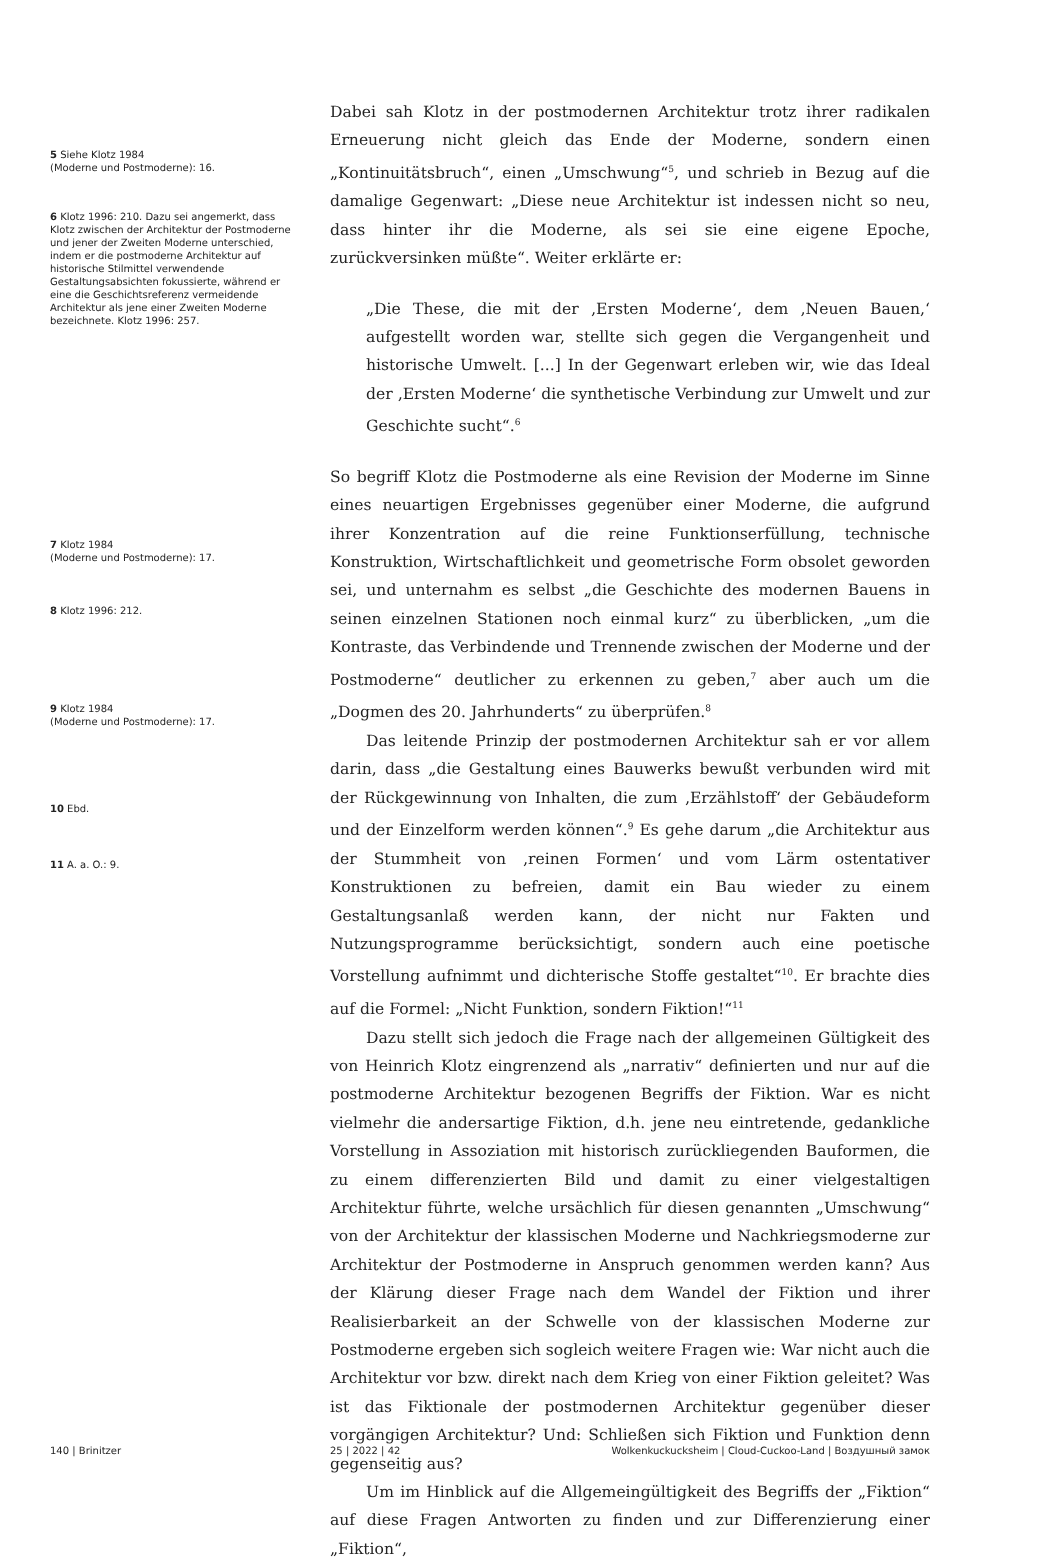5 Siehe Klotz 1984
(Moderne und Postmoderne): 16.
6 Klotz 1996: 210. Dazu sei angemerkt, dass Klotz zwischen der Architektur der Postmoderne und jener der Zweiten Moderne unterschied, indem er die postmoderne Architektur auf historische Stilmittel verwendende Gestaltungsabsichten fokussierte, während er eine die Geschichtsreferenz vermeidende Architektur als jene einer Zweiten Moderne bezeichnete. Klotz 1996: 257.
7 Klotz 1984
(Moderne und Postmoderne): 17.
8 Klotz 1996: 212.
9 Klotz 1984
(Moderne und Postmoderne): 17.
10 Ebd.
11 A. a. O.: 9.
Dabei sah Klotz in der postmodernen Architektur trotz ihrer radikalen Erneuerung nicht gleich das Ende der Moderne, sondern einen „Kontinuitätsbruch“, einen „Umschwung“<sup>5</sup>, und schrieb in Bezug auf die damalige Gegenwart: „Diese neue Architektur ist indessen nicht so neu, dass hinter ihr die Moderne, als sei sie eine eigene Epoche, zurückversinken müßte“. Weiter erklärte er:
„Die These, die mit der ‚Ersten Moderne‘, dem ‚Neuen Bauen,‘ aufgestellt worden war, stellte sich gegen die Vergangenheit und historische Umwelt. [...] In der Gegenwart erleben wir, wie das Ideal der ‚Ersten Moderne‘ die synthetische Verbindung zur Umwelt und zur Geschichte sucht“.<sup>6</sup>
So begriff Klotz die Postmoderne als eine Revision der Moderne im Sinne eines neuartigen Ergebnisses gegenüber einer Moderne, die aufgrund ihrer Konzentration auf die reine Funktionserfüllung, technische Konstruktion, Wirtschaftlichkeit und geometrische Form obsolet geworden sei, und unternahm es selbst „die Geschichte des modernen Bauens in seinen einzelnen Stationen noch einmal kurz“ zu überblicken, „um die Kontraste, das Verbindende und Trennende zwischen der Moderne und der Postmoderne“ deutlicher zu erkennen zu geben,<sup>7</sup> aber auch um die „Dogmen des 20. Jahrhunderts“ zu überprüfen.<sup>8</sup>
Das leitende Prinzip der postmodernen Architektur sah er vor allem darin, dass „die Gestaltung eines Bauwerks bewußt verbunden wird mit der Rückgewinnung von Inhalten, die zum ‚Erzählstoff‘ der Gebäudeform und der Einzelform werden können“.<sup>9</sup> Es gehe darum „die Architektur aus der Stummheit von ‚reinen Formen‘ und vom Lärm ostentativer Konstruktionen zu befreien, damit ein Bau wieder zu einem Gestaltungsanlaß werden kann, der nicht nur Fakten und Nutzungsprogramme berücksichtigt, sondern auch eine poetische Vorstellung aufnimmt und dichterische Stoffe gestaltet“<sup>10</sup>. Er brachte dies auf die Formel: „Nicht Funktion, sondern Fiktion!“<sup>11</sup>
Dazu stellt sich jedoch die Frage nach der allgemeinen Gültigkeit des von Heinrich Klotz eingrenzend als „narrativ“ definierten und nur auf die postmoderne Architektur bezogenen Begriffs der Fiktion. War es nicht vielmehr die andersartige Fiktion, d.h. jene neu eintretende, gedankliche Vorstellung in Assoziation mit historisch zurückliegenden Bauformen, die zu einem differenzierten Bild und damit zu einer vielgestaltigen Architektur führte, welche ursächlich für diesen genannten „Umschwung“ von der Architektur der klassischen Moderne und Nachkriegsmoderne zur Architektur der Postmoderne in Anspruch genommen werden kann? Aus der Klärung dieser Frage nach dem Wandel der Fiktion und ihrer Realisierbarkeit an der Schwelle von der klassischen Moderne zur Postmoderne ergeben sich sogleich weitere Fragen wie: War nicht auch die Architektur vor bzw. direkt nach dem Krieg von einer Fiktion geleitet? Was ist das Fiktionale der postmodernen Architektur gegenüber dieser vorgängigen Architektur? Und: Schließen sich Fiktion und Funktion denn gegenseitig aus?
Um im Hinblick auf die Allgemeingültigkeit des Begriffs der „Fiktion“ auf diese Fragen Antworten zu finden und zur Differenzierung einer „Fiktion“,
140 | Brinitzer 25 | 2022 | 42 Wolkenkuckucksheim | Cloud-Cuckoo-Land | Воздушный замок